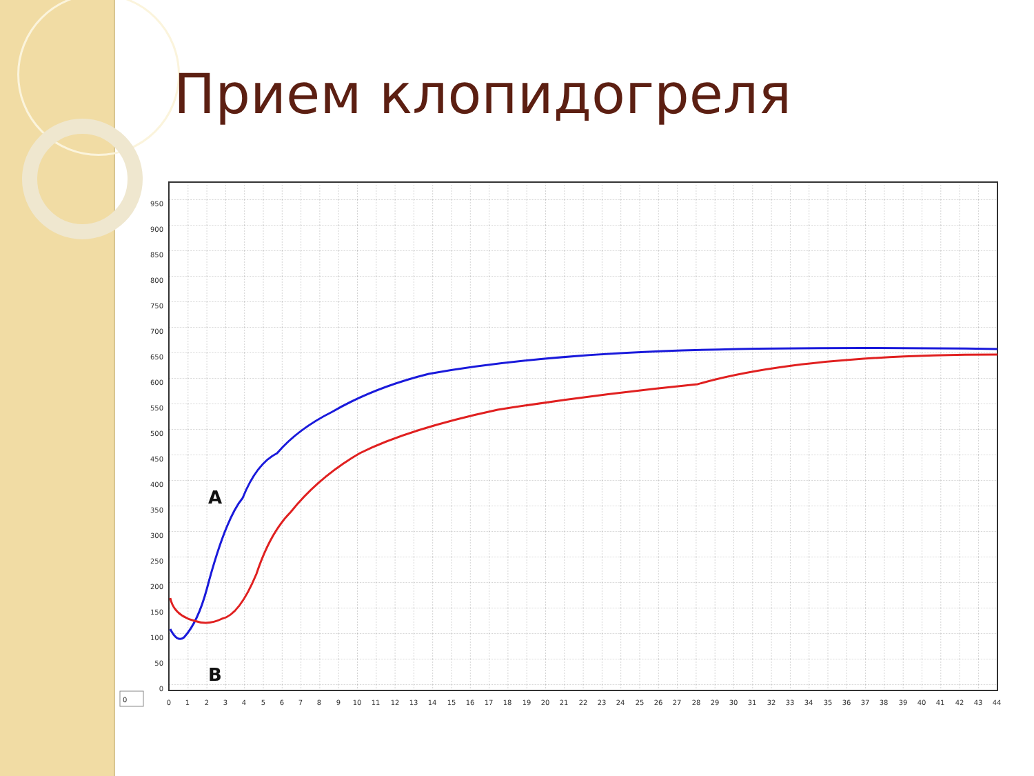Прием клопидогреля
950
900
850
800
750
700
650
600
550
500
450
400
350
300
250
200
150
100
50
0
0
1
2
3
4
5
6
7
8
9
10
11
12
13
14
15
16
17
18
19
20
21
22
23
24
25
26
27
28
29
30
31
32
33
34
35
36
37
38
39
40
41
42
43
44
A
B
0